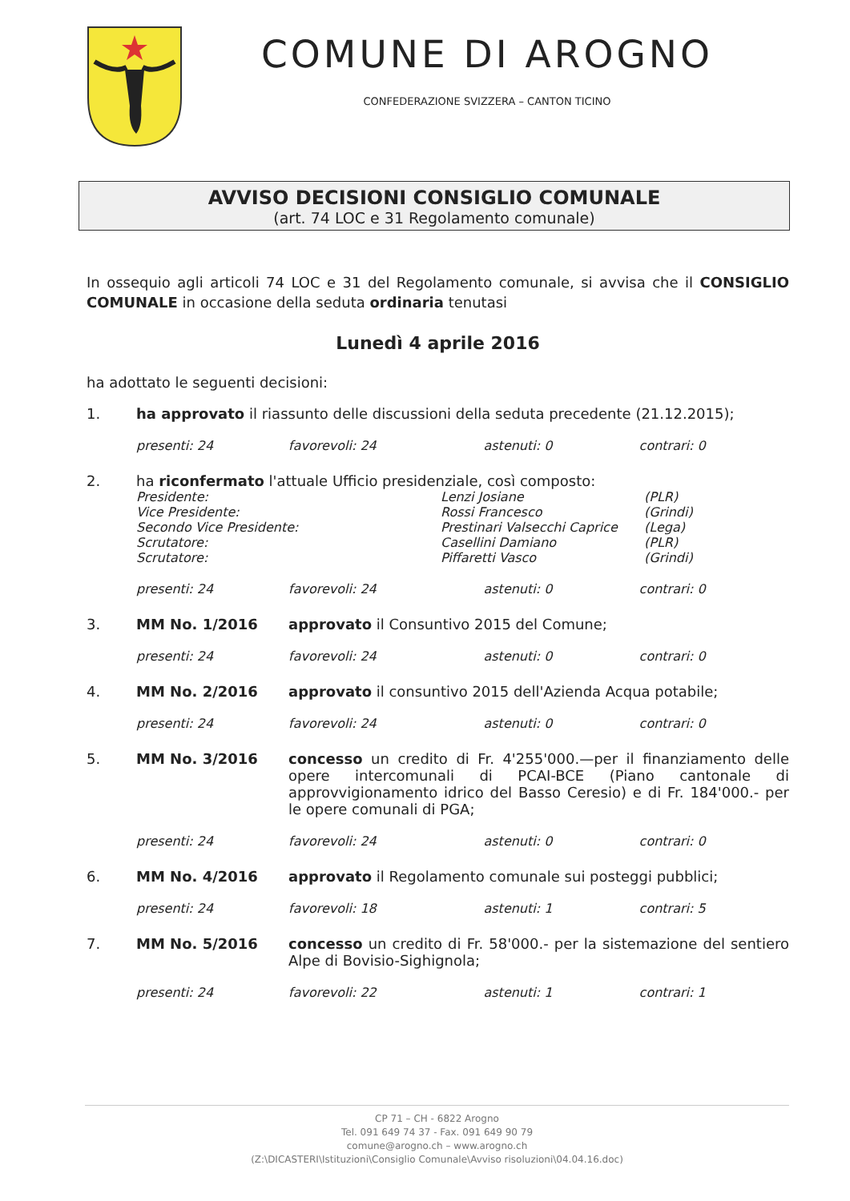COMUNE DI AROGNO
CONFEDERAZIONE SVIZZERA – CANTON TICINO
AVVISO DECISIONI CONSIGLIO COMUNALE
(art. 74 LOC e 31 Regolamento comunale)
In ossequio agli articoli 74 LOC e 31 del Regolamento comunale, si avvisa che il CONSIGLIO COMUNALE in occasione della seduta ordinaria tenutasi
Lunedì 4 aprile 2016
ha adottato le seguenti decisioni:
| 1. | ha approvato il riassunto delle discussioni della seduta precedente (21.12.2015); | | | |
| | presenti: 24 | favorevoli: 24 | astenuti: 0 | contrari: 0 |
| 2. | ha riconfermato l'attuale Ufficio presidenziale, così composto: / Presidente: / Lenzi Josiane / (PLR) / / Vice Presidente: / Rossi Francesco / (Grindi) / / Secondo Vice Presidente: / Prestinari Valsecchi Caprice / (Lega) / / Scrutatore: / Casellini Damiano / (PLR) / / Scrutatore: / Piffaretti Vasco / (Grindi) / | | | |
| | presenti: 24 | favorevoli: 24 | astenuti: 0 | contrari: 0 |
| 3. | MM No. 1/2016 | approvato il Consuntivo 2015 del Comune; | | |
| | presenti: 24 | favorevoli: 24 | astenuti: 0 | contrari: 0 |
| 4. | MM No. 2/2016 | approvato il consuntivo 2015 dell'Azienda Acqua potabile; | | |
| | presenti: 24 | favorevoli: 24 | astenuti: 0 | contrari: 0 |
| 5. | MM No. 3/2016 | concesso un credito di Fr. 4'255'000.—per il finanziamento delle opere intercomunali di PCAI-BCE (Piano cantonale di approvvigionamento idrico del Basso Ceresio) e di Fr. 184'000.- per le opere comunali di PGA; | | |
| | presenti: 24 | favorevoli: 24 | astenuti: 0 | contrari: 0 |
| 6. | MM No. 4/2016 | approvato il Regolamento comunale sui posteggi pubblici; | | |
| | presenti: 24 | favorevoli: 18 | astenuti: 1 | contrari: 5 |
| 7. | MM No. 5/2016 | concesso un credito di Fr. 58'000.- per la sistemazione del sentiero Alpe di Bovisio-Sighignola; | | |
| | presenti: 24 | favorevoli: 22 | astenuti: 1 | contrari: 1 |
CP 71 – CH - 6822 Arogno
Tel. 091 649 74 37 - Fax. 091 649 90 79
comune@arogno.ch – www.arogno.ch
(Z:\DICASTERI\Istituzioni\Consiglio Comunale\Avviso risoluzioni\04.04.16.doc)